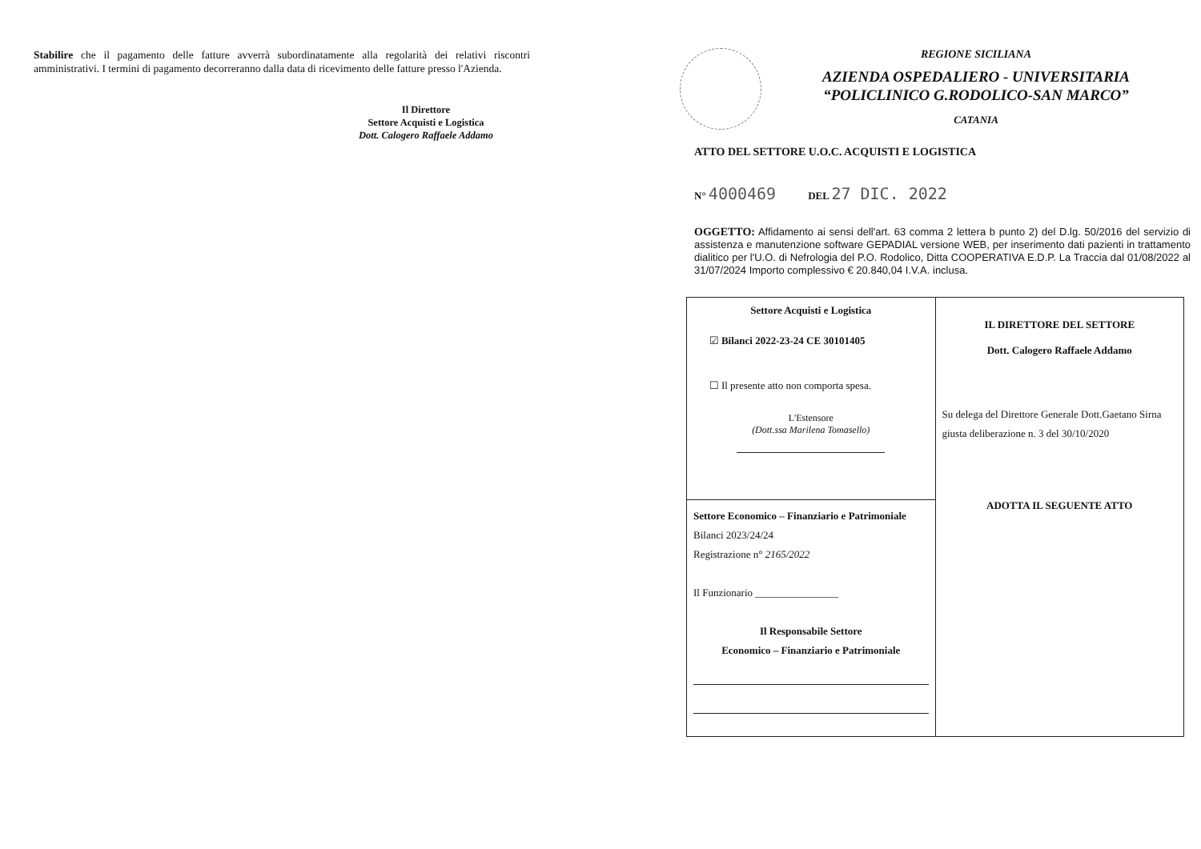Stabilire che il pagamento delle fatture avverrà subordinatamente alla regolarità dei relativi riscontri amministrativi. I termini di pagamento decorreranno dalla data di ricevimento delle fatture presso l'Azienda.
Il Direttore
Settore Acquisti e Logistica
Dott. Calogero Raffaele Addamo
REGIONE SICILIANA
AZIENDA OSPEDALIERO - UNIVERSITARIA
“POLICLINICO G.RODOLICO-SAN MARCO”
CATANIA
ATTO DEL SETTORE U.O.C. ACQUISTI E LOGISTICA
N° 4000469 DEL 27 DIC. 2022
OGGETTO: Affidamento ai sensi dell'art. 63 comma 2 lettera b punto 2) del D.lg. 50/2016 del servizio di assistenza e manutenzione software GEPADIAL versione WEB, per inserimento dati pazienti in trattamento dialitico per l'U.O. di Nefrologia del P.O. Rodolico, Ditta COOPERATIVA E.D.P. La Traccia dal 01/08/2022 al 31/07/2024 Importo complessivo € 20.840,04 I.V.A. inclusa.
| Settore Acquisti e Logistica ☑ Bilanci 2022-23-24 CE 30101405 ☐ Il presente atto non comporta spesa. L'Estensore (Dott.ssa Marilena Tomasello) | IL DIRETTORE DEL SETTORE Dott. Calogero Raffaele Addamo Su delega del Direttore Generale Dott.Gaetano Sirna giusta deliberazione n. 3 del 30/10/2020 ADOTTA IL SEGUENTE ATTO |
| Settore Economico – Finanziario e Patrimoniale Bilanci 2023/24/24 Registrazione n° 2165/2022 Il Funzionario ________________ Il Responsabile Settore Economico – Finanziario e Patrimoniale | |